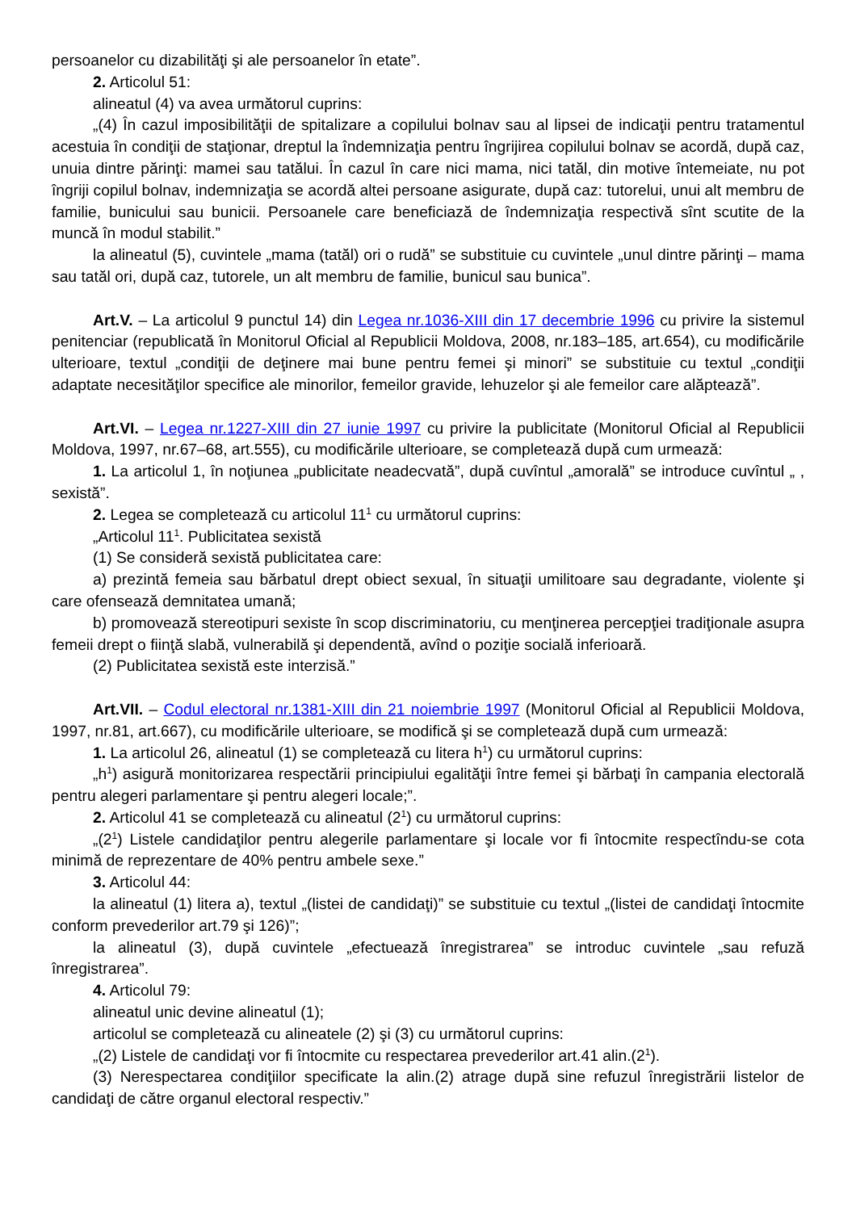persoanelor cu dizabilităţi şi ale persoanelor în etate”.
2. Articolul 51:
alineatul (4) va avea următorul cuprins:
„(4) În cazul imposibilităţii de spitalizare a copilului bolnav sau al lipsei de indicaţii pentru tratamentul acestuia în condiţii de staţionar, dreptul la îndemnizaţia pentru îngrijirea copilului bolnav se acordă, după caz, unuia dintre părinţi: mamei sau tatălui. În cazul în care nici mama, nici tatăl, din motive întemeiate, nu pot îngriji copilul bolnav, indemnizaţia se acordă altei persoane asigurate, după caz: tutorelui, unui alt membru de familie, bunicului sau bunicii. Persoanele care beneficiază de îndemnizaţia respectivă sînt scutite de la muncă în modul stabilit.”
la alineatul (5), cuvintele „mama (tatăl) ori o rudă” se substituie cu cuvintele „unul dintre părinţi – mama sau tatăl ori, după caz, tutorele, un alt membru de familie, bunicul sau bunica”.
Art.V. – La articolul 9 punctul 14) din Legea nr.1036-XIII din 17 decembrie 1996 cu privire la sistemul penitenciar (republicată în Monitorul Oficial al Republicii Moldova, 2008, nr.183–185, art.654), cu modificările ulterioare, textul „condiţii de deţinere mai bune pentru femei şi minori” se substituie cu textul „condiţii adaptate necesităţilor specifice ale minorilor, femeilor gravide, lehuzelor şi ale femeilor care alăptează”.
Art.VI. – Legea nr.1227-XIII din 27 iunie 1997 cu privire la publicitate (Monitorul Oficial al Republicii Moldova, 1997, nr.67–68, art.555), cu modificările ulterioare, se completează după cum urmează:
1. La articolul 1, în noţiunea „publicitate neadecvată”, după cuvîntul „amorală” se introduce cuvîntul „ , sexistă”.
2. Legea se completează cu articolul 11<sup>1</sup> cu următorul cuprins:
„Articolul 11<sup>1</sup>. Publicitatea sexistă
(1) Se consideră sexistă publicitatea care:
a) prezintă femeia sau bărbatul drept obiect sexual, în situaţii umilitoare sau degradante, violente şi care ofensează demnitatea umană;
b) promovează stereotipuri sexiste în scop discriminatoriu, cu menţinerea percepţiei tradiţionale asupra femeii drept o fiinţă slabă, vulnerabilă şi dependentă, avînd o poziţie socială inferioară.
(2) Publicitatea sexistă este interzisă.”
Art.VII. – Codul electoral nr.1381-XIII din 21 noiembrie 1997 (Monitorul Oficial al Republicii Moldova, 1997, nr.81, art.667), cu modificările ulterioare, se modifică şi se completează după cum urmează:
1. La articolul 26, alineatul (1) se completează cu litera h<sup>1</sup>) cu următorul cuprins:
„h<sup>1</sup>) asigură monitorizarea respectării principiului egalităţii între femei şi bărbaţi în campania electorală pentru alegeri parlamentare şi pentru alegeri locale;”.
2. Articolul 41 se completează cu alineatul (2<sup>1</sup>) cu următorul cuprins:
„(2<sup>1</sup>) Listele candidaţilor pentru alegerile parlamentare şi locale vor fi întocmite respectîndu-se cota minimă de reprezentare de 40% pentru ambele sexe.”
3. Articolul 44:
la alineatul (1) litera a), textul „(listei de candidaţi)” se substituie cu textul „(listei de candidaţi întocmite conform prevederilor art.79 şi 126)”;
la alineatul (3), după cuvintele „efectuează înregistrarea” se introduc cuvintele „sau refuză înregistrarea”.
4. Articolul 79:
alineatul unic devine alineatul (1);
articolul se completează cu alineatele (2) şi (3) cu următorul cuprins:
„(2) Listele de candidaţi vor fi întocmite cu respectarea prevederilor art.41 alin.(2<sup>1</sup>).
(3) Nerespectarea condiţiilor specificate la alin.(2) atrage după sine refuzul înregistrării listelor de candidaţi de către organul electoral respectiv.”